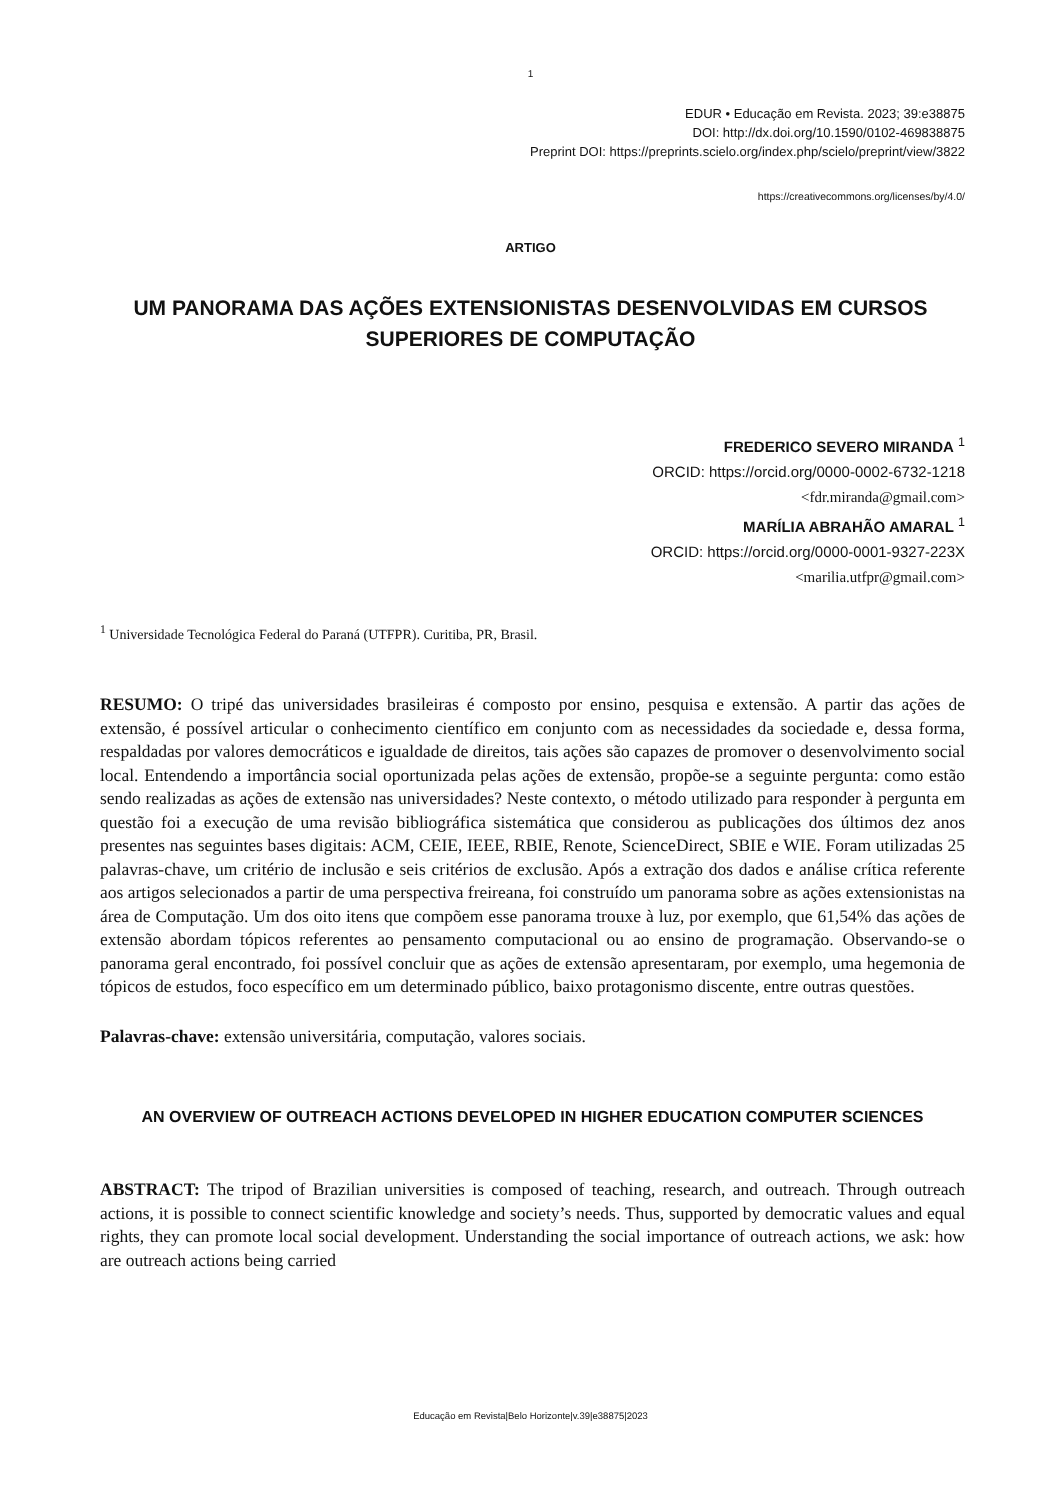1
EDUR • Educação em Revista. 2023; 39:e38875
DOI: http://dx.doi.org/10.1590/0102-469838875
Preprint DOI: https://preprints.scielo.org/index.php/scielo/preprint/view/3822
https://creativecommons.org/licenses/by/4.0/
ARTIGO
UM PANORAMA DAS AÇÕES EXTENSIONISTAS DESENVOLVIDAS EM CURSOS SUPERIORES DE COMPUTAÇÃO
FREDERICO SEVERO MIRANDA <sup>1</sup>
ORCID: https://orcid.org/0000-0002-6732-1218
<fdr.miranda@gmail.com>
MARÍLIA ABRAHÃO AMARAL <sup>1</sup>
ORCID: https://orcid.org/0000-0001-9327-223X
<marilia.utfpr@gmail.com>
<sup>1</sup> Universidade Tecnológica Federal do Paraná (UTFPR). Curitiba, PR, Brasil.
RESUMO: O tripé das universidades brasileiras é composto por ensino, pesquisa e extensão. A partir das ações de extensão, é possível articular o conhecimento científico em conjunto com as necessidades da sociedade e, dessa forma, respaldadas por valores democráticos e igualdade de direitos, tais ações são capazes de promover o desenvolvimento social local. Entendendo a importância social oportunizada pelas ações de extensão, propõe-se a seguinte pergunta: como estão sendo realizadas as ações de extensão nas universidades? Neste contexto, o método utilizado para responder à pergunta em questão foi a execução de uma revisão bibliográfica sistemática que considerou as publicações dos últimos dez anos presentes nas seguintes bases digitais: ACM, CEIE, IEEE, RBIE, Renote, ScienceDirect, SBIE e WIE. Foram utilizadas 25 palavras-chave, um critério de inclusão e seis critérios de exclusão. Após a extração dos dados e análise crítica referente aos artigos selecionados a partir de uma perspectiva freireana, foi construído um panorama sobre as ações extensionistas na área de Computação. Um dos oito itens que compõem esse panorama trouxe à luz, por exemplo, que 61,54% das ações de extensão abordam tópicos referentes ao pensamento computacional ou ao ensino de programação. Observando-se o panorama geral encontrado, foi possível concluir que as ações de extensão apresentaram, por exemplo, uma hegemonia de tópicos de estudos, foco específico em um determinado público, baixo protagonismo discente, entre outras questões.
Palavras-chave: extensão universitária, computação, valores sociais.
AN OVERVIEW OF OUTREACH ACTIONS DEVELOPED IN HIGHER EDUCATION COMPUTER SCIENCES
ABSTRACT: The tripod of Brazilian universities is composed of teaching, research, and outreach. Through outreach actions, it is possible to connect scientific knowledge and society’s needs. Thus, supported by democratic values and equal rights, they can promote local social development. Understanding the social importance of outreach actions, we ask: how are outreach actions being carried
Educação em Revista|Belo Horizonte|v.39|e38875|2023